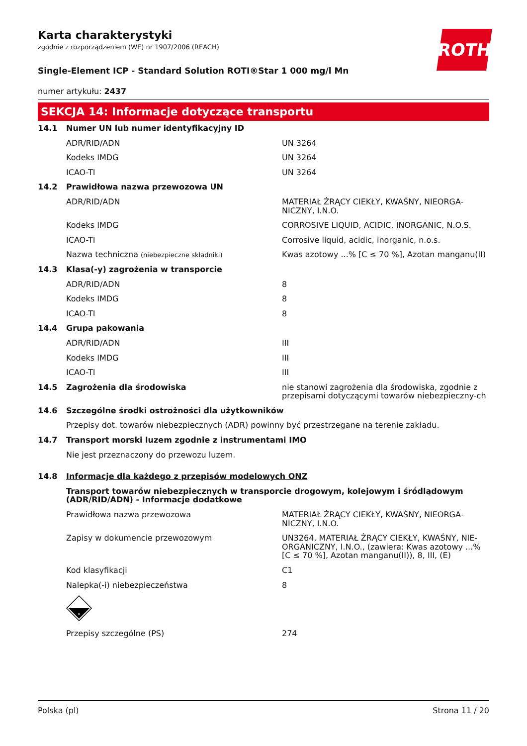ROTH
Karta charakterystyki
zgodnie z rozporządzeniem (WE) nr 1907/2006 (REACH)
Single-Element ICP - Standard Solution ROTI®Star 1 000 mg/l Mn
numer artykułu: 2437
SEKCJA 14: Informacje dotyczące transportu
| 14.1 | Numer UN lub numer identyfikacyjny ID | |
| | ADR/RID/ADN | UN 3264 |
| | Kodeks IMDG | UN 3264 |
| | ICAO-TI | UN 3264 |
| 14.2 | Prawidłowa nazwa przewozowa UN | |
| | ADR/RID/ADN | MATERIAŁ ŻRĄCY CIEKŁY, KWAŚNY, NIEORGA-NICZNY, I.N.O. |
| | Kodeks IMDG | CORROSIVE LIQUID, ACIDIC, INORGANIC, N.O.S. |
| | ICAO-TI | Corrosive liquid, acidic, inorganic, n.o.s. |
| | Nazwa techniczna (niebezpieczne składniki) | Kwas azotowy ...% [C ≤ 70 %], Azotan manganu(II) |
| 14.3 | Klasa(-y) zagrożenia w transporcie | |
| | ADR/RID/ADN | 8 |
| | Kodeks IMDG | 8 |
| | ICAO-TI | 8 |
| 14.4 | Grupa pakowania | |
| | ADR/RID/ADN | III |
| | Kodeks IMDG | III |
| | ICAO-TI | III |
| 14.5 | Zagrożenia dla środowiska | nie stanowi zagrożenia dla środowiska, zgodnie z przepisami dotyczącymi towarów niebezpieczny-ch |
| 14.6 | Szczególne środki ostrożności dla użytkowników | |
| | Przepisy dot. towarów niebezpiecznych (ADR) powinny być przestrzegane na terenie zakładu. | |
| 14.7 | Transport morski luzem zgodnie z instrumentami IMO | |
| | Nie jest przeznaczony do przewozu luzem. | |
| 14.8 | Informacje dla każdego z przepisów modelowych ONZ | |
| | Transport towarów niebezpiecznych w transporcie drogowym, kolejowym i śródlądowym (ADR/RID/ADN) - Informacje dodatkowe | |
| | Prawidłowa nazwa przewozowa | MATERIAŁ ŻRĄCY CIEKŁY, KWAŚNY, NIEORGA-NICZNY, I.N.O. |
| | Zapisy w dokumencie przewozowym | UN3264, MATERIAŁ ŻRĄCY CIEKŁY, KWAŚNY, NIE-ORGANICZNY, I.N.O., (zawiera: Kwas azotowy ...% [C ≤ 70 %], Azotan manganu(II)), 8, III, (E) |
| | Kod klasyfikacji | C1 |
| | Nalepka(-i) niebezpieczeństwa | 8 |
| | 8 | |
| | Przepisy szczególne (PS) | 274 |
Polska (pl) Strona 11 / 20